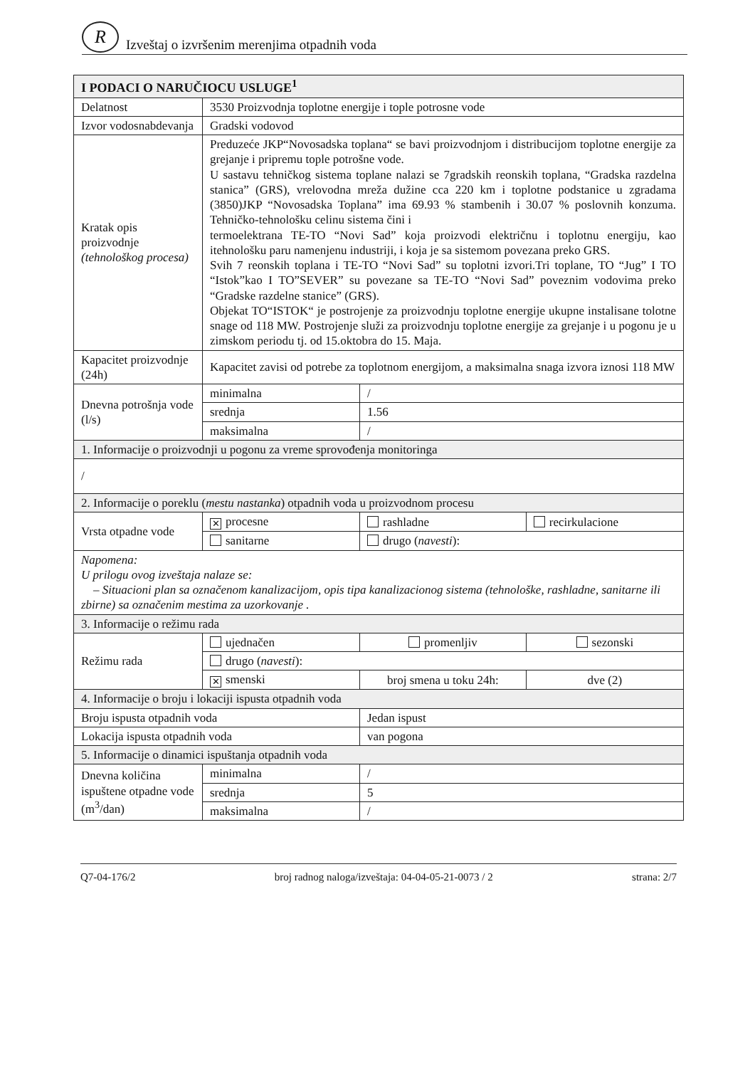R
Izveštaj o izvršenim merenjima otpadnih voda
| I PODACI O NARUČIOCU USLUGE<sup>1</sup> | | | |
| Delatnost | 3530 Proizvodnja toplotne energije i tople potrosne vode | | |
| Izvor vodosnabdevanja | Gradski vodovod | | |
| Kratak opis proizvodnje (tehnološkog procesa) | Preduzeće JKP“Novosadska toplana“ se bavi proizvodnjom i distribucijom toplotne energije za grejanje i pripremu tople potrošne vode. U sastavu tehničkog sistema toplane nalazi se 7gradskih reonskih toplana, “Gradska razdelna stanica” (GRS), vrelovodna mreža dužine cca 220 km i toplotne podstanice u zgradama (3850)JKP “Novosadska Toplana” ima 69.93 % stambenih i 30.07 % poslovnih konzuma. Tehničko-tehnološku celinu sistema čini i termoelektrana TE-TO “Novi Sad” koja proizvodi električnu i toplotnu energiju, kao itehnološku paru namenjenu industriji, i koja je sa sistemom povezana preko GRS. Svih 7 reonskih toplana i TE-TO “Novi Sad” su toplotni izvori.Tri toplane, TO “Jug” I TO “Istok”kao I TO”SEVER” su povezane sa TE-TO “Novi Sad” poveznim vodovima preko “Gradske razdelne stanice” (GRS). Objekat TO“ISTOK“ je postrojenje za proizvodnju toplotne energije ukupne instalisane tolotne snage od 118 MW. Postrojenje služi za proizvodnju toplotne energije za grejanje i u pogonu je u zimskom periodu tj. od 15.oktobra do 15. Maja. | | |
| Kapacitet proizvodnje (24h) | Kapacitet zavisi od potrebe za toplotnom energijom, a maksimalna snaga izvora iznosi 118 MW | | |
| Dnevna potrošnja vode (l/s) | minimalna | / | |
| | srednja | 1.56 | |
| | maksimalna | / | |
| 1. Informacije o proizvodnji u pogonu za vreme sprovođenja monitoringa | | | |
| / | | | |
| 2. Informacije o poreklu ( mestu nastanka ) otpadnih voda u proizvodnom procesu | | | |
| Vrsta otpadne vode | ✕ procesne | rashladne | recirkulacione |
| | sanitarne | drugo ( navesti ): | |
| Napomena: U prilogu ovog izveštaja nalaze se: – Situacioni plan sa označenom kanalizacijom, opis tipa kanalizacionog sistema (tehnološke, rashladne, sanitarne ili zbirne) sa označenim mestima za uzorkovanje . | | | |
| 3. Informacije o režimu rada | | | |
| Režimu rada | ujednačen | promenljiv | sezonski |
| | drugo ( navesti ): | | |
| | ✕ smenski | broj smena u toku 24h: | dve (2) |
| 4. Informacije o broju i lokaciji ispusta otpadnih voda | | | |
| Broju ispusta otpadnih voda | | Jedan ispust | |
| Lokacija ispusta otpadnih voda | | van pogona | |
| 5. Informacije o dinamici ispuštanja otpadnih voda | | | |
| Dnevna količina ispuštene otpadne vode (m<sup>3</sup>/dan) | minimalna | / | |
| | srednja | 5 | |
| | maksimalna | / | |
Q7-04-176/2 broj radnog naloga/izveštaja: 04-04-05-21-0073 / 2 strana: 2/7